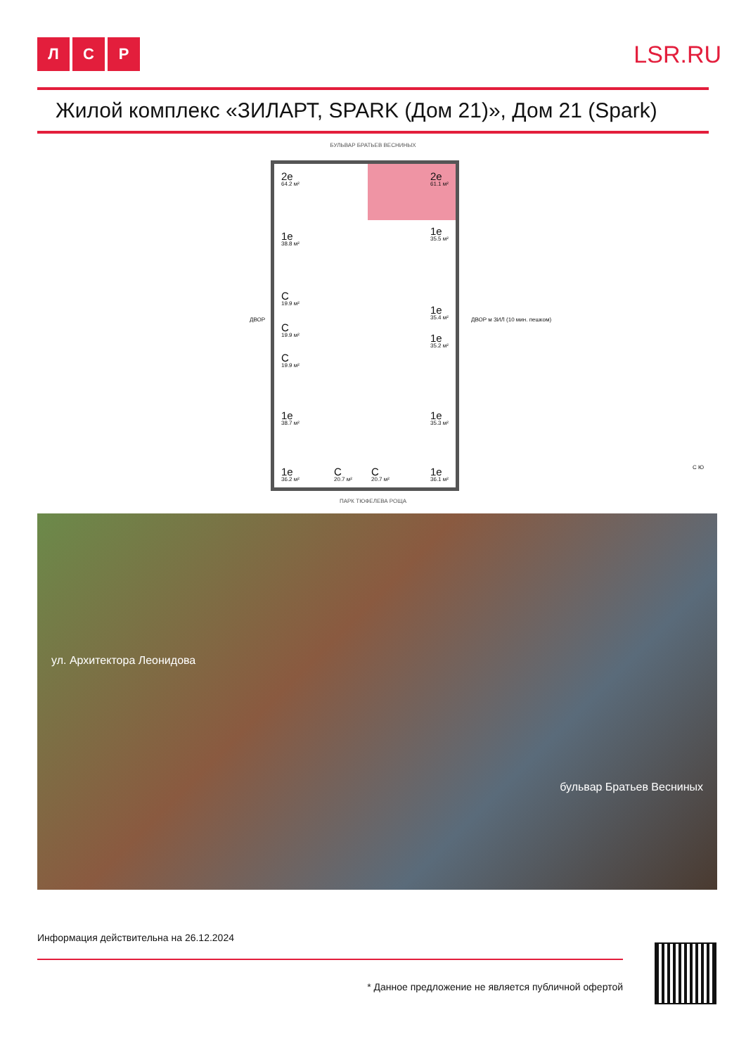Л С Р
LSR.RU
Жилой комплекс «ЗИЛАРТ, SPARK (Дом 21)», Дом 21 (Spark)
БУЛЬВАР БРАТЬЕВ ВЕСНИНЫХ
2е
64.2 м²
2е
61.1 м²
1е
38.8 м²
1е
35.5 м²
С
19.9 м²
1е
35.4 м²
С
19.9 м²
1е
35.2 м²
С
19.9 м²
1е
38.7 м²
1е
35.3 м²
1е
36.2 м²
С
20.7 м²
С
20.7 м²
1е
36.1 м²
ДВОР ДВОР м ЗИЛ (10 мин. пешком)
С Ю
ПАРК ТЮФЕЛЕВА РОЩА
ул. Архитектора Леонидова
бульвар Братьев Весниных
Информация действительна на 26.12.2024
* Данное предложение не является публичной офертой